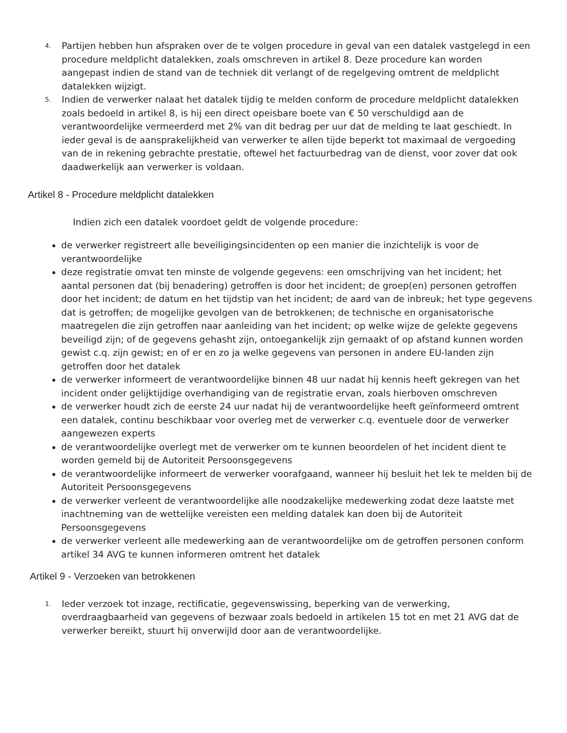4. Partijen hebben hun afspraken over de te volgen procedure in geval van een datalek vastgelegd in een procedure meldplicht datalekken, zoals omschreven in artikel 8. Deze procedure kan worden aangepast indien de stand van de techniek dit verlangt of de regelgeving omtrent de meldplicht datalekken wijzigt.
5. Indien de verwerker nalaat het datalek tijdig te melden conform de procedure meldplicht datalekken zoals bedoeld in artikel 8, is hij een direct opeisbare boete van € 50 verschuldigd aan de verantwoordelijke vermeerderd met 2% van dit bedrag per uur dat de melding te laat geschiedt. In ieder geval is de aansprakelijkheid van verwerker te allen tijde beperkt tot maximaal de vergoeding van de in rekening gebrachte prestatie, oftewel het factuurbedrag van de dienst, voor zover dat ook daadwerkelijk aan verwerker is voldaan.
Artikel 8 - Procedure meldplicht datalekken
Indien zich een datalek voordoet geldt de volgende procedure:
de verwerker registreert alle beveiligingsincidenten op een manier die inzichtelijk is voor de verantwoordelijke
deze registratie omvat ten minste de volgende gegevens: een omschrijving van het incident; het aantal personen dat (bij benadering) getroffen is door het incident; de groep(en) personen getroffen door het incident; de datum en het tijdstip van het incident; de aard van de inbreuk; het type gegevens dat is getroffen; de mogelijke gevolgen van de betrokkenen; de technische en organisatorische maatregelen die zijn getroffen naar aanleiding van het incident; op welke wijze de gelekte gegevens beveiligd zijn; of de gegevens gehasht zijn, ontoegankelijk zijn gemaakt of op afstand kunnen worden gewist c.q. zijn gewist; en of er en zo ja welke gegevens van personen in andere EU-landen zijn getroffen door het datalek
de verwerker informeert de verantwoordelijke binnen 48 uur nadat hij kennis heeft gekregen van het incident onder gelijktijdige overhandiging van de registratie ervan, zoals hierboven omschreven
de verwerker houdt zich de eerste 24 uur nadat hij de verantwoordelijke heeft geïnformeerd omtrent een datalek, continu beschikbaar voor overleg met de verwerker c.q. eventuele door de verwerker aangewezen experts
de verantwoordelijke overlegt met de verwerker om te kunnen beoordelen of het incident dient te worden gemeld bij de Autoriteit Persoonsgegevens
de verantwoordelijke informeert de verwerker voorafgaand, wanneer hij besluit het lek te melden bij de Autoriteit Persoonsgegevens
de verwerker verleent de verantwoordelijke alle noodzakelijke medewerking zodat deze laatste met inachtneming van de wettelijke vereisten een melding datalek kan doen bij de Autoriteit Persoonsgegevens
de verwerker verleent alle medewerking aan de verantwoordelijke om de getroffen personen conform artikel 34 AVG te kunnen informeren omtrent het datalek
Artikel 9 - Verzoeken van betrokkenen
1. Ieder verzoek tot inzage, rectificatie, gegevenswissing, beperking van de verwerking, overdraagbaarheid van gegevens of bezwaar zoals bedoeld in artikelen 15 tot en met 21 AVG dat de verwerker bereikt, stuurt hij onverwijld door aan de verantwoordelijke.